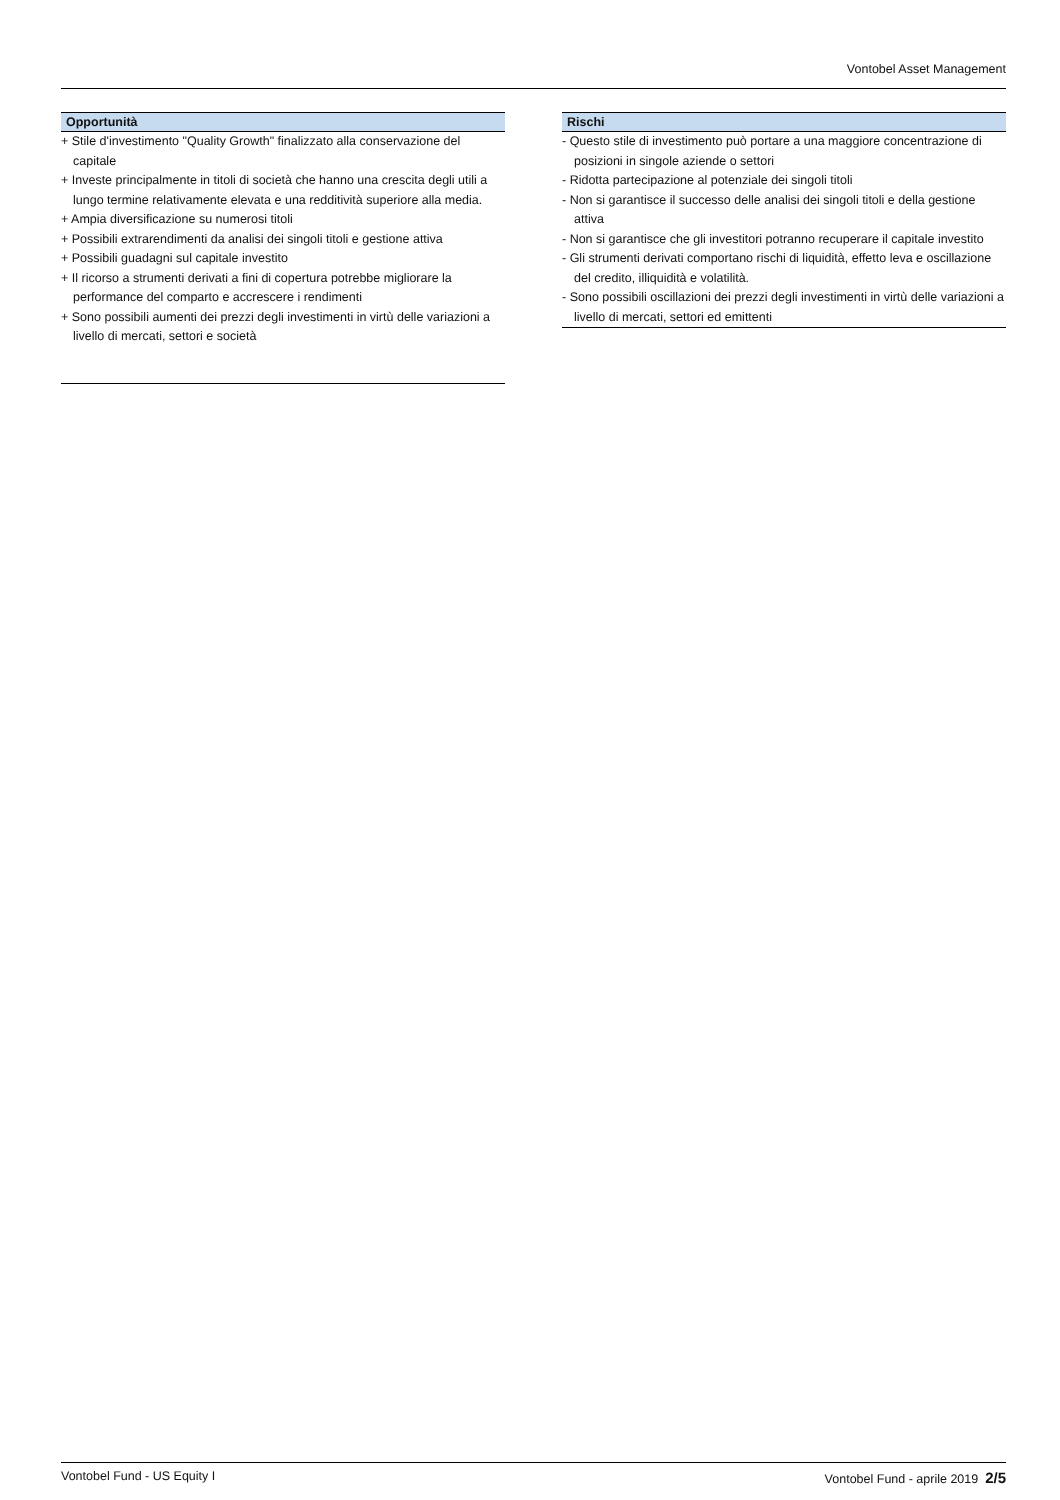Vontobel Asset Management
Opportunità
+ Stile d'investimento "Quality Growth" finalizzato alla conservazione del capitale
+ Investe principalmente in titoli di società che hanno una crescita degli utili a lungo termine relativamente elevata e una redditività superiore alla media.
+ Ampia diversificazione su numerosi titoli
+ Possibili extrarendimenti da analisi dei singoli titoli e gestione attiva
+ Possibili guadagni sul capitale investito
+ Il ricorso a strumenti derivati a fini di copertura potrebbe migliorare la performance del comparto e accrescere i rendimenti
+ Sono possibili aumenti dei prezzi degli investimenti in virtù delle variazioni a livello di mercati, settori e società
Rischi
- Questo stile di investimento può portare a una maggiore concentrazione di posizioni in singole aziende o settori
- Ridotta partecipazione al potenziale dei singoli titoli
- Non si garantisce il successo delle analisi dei singoli titoli e della gestione attiva
- Non si garantisce che gli investitori potranno recuperare il capitale investito
- Gli strumenti derivati comportano rischi di liquidità, effetto leva e oscillazione del credito, illiquidità e volatilità.
- Sono possibili oscillazioni dei prezzi degli investimenti in virtù delle variazioni a livello di mercati, settori ed emittenti
Vontobel Fund - US Equity I Vontobel Fund - aprile 2019 2/5